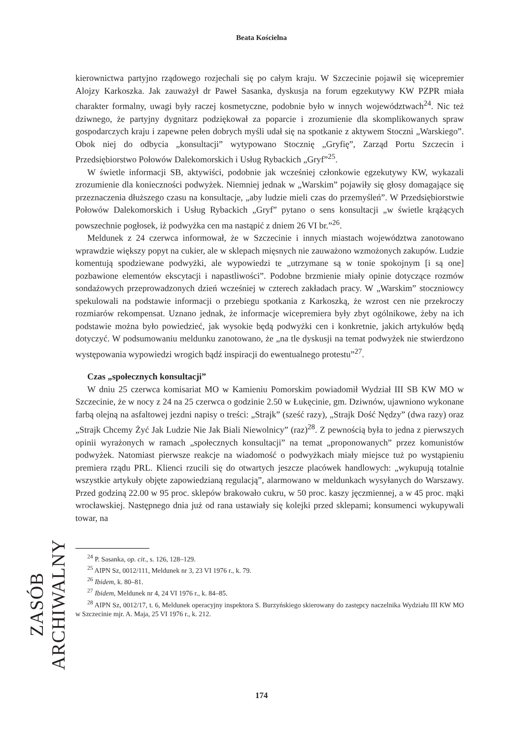Beata Kościelna
kierownictwa partyjno rządowego rozjechali się po całym kraju. W Szczecinie pojawił się wicepremier Alojzy Karkoszka. Jak zauważył dr Paweł Sasanka, dyskusja na forum egzekutywy KW PZPR miała charakter formalny, uwagi były raczej kosmetyczne, podobnie było w innych województwach<sup>24</sup>. Nic też dziwnego, że partyjny dygnitarz podziękował za poparcie i zrozumienie dla skomplikowanych spraw gospodarczych kraju i zapewne pełen dobrych myśli udał się na spotkanie z aktywem Stoczni „Warskiego”. Obok niej do odbycia „konsultacji” wytypowano Stocznię „Gryfię”, Zarząd Portu Szczecin i Przedsiębiorstwo Połowów Dalekomorskich i Usług Rybackich „Gryf”<sup>25</sup>.
W świetle informacji SB, aktywiści, podobnie jak wcześniej członkowie egzekutywy KW, wykazali zrozumienie dla konieczności podwyżek. Niemniej jednak w „Warskim” pojawiły się głosy domagające się przeznaczenia dłuższego czasu na konsultacje, „aby ludzie mieli czas do przemyśleń”. W Przedsiębiorstwie Połowów Dalekomorskich i Usług Rybackich „Gryf” pytano o sens konsultacji „w świetle krążących powszechnie pogłosek, iż podwyżka cen ma nastąpić z dniem 26 VI br.”<sup>26</sup>.
Meldunek z 24 czerwca informował, że w Szczecinie i innych miastach województwa zanotowano wprawdzie większy popyt na cukier, ale w sklepach mięsnych nie zauważono wzmożonych zakupów. Ludzie komentują spodziewane podwyżki, ale wypowiedzi te „utrzymane są w tonie spokojnym [i są one] pozbawione elementów ekscytacji i napastliwości”. Podobne brzmienie miały opinie dotyczące rozmów sondażowych przeprowadzonych dzień wcześniej w czterech zakładach pracy. W „Warskim” stoczniowcy spekulowali na podstawie informacji o przebiegu spotkania z Karkoszką, że wzrost cen nie przekroczy rozmiarów rekompensat. Uznano jednak, że informacje wicepremiera były zbyt ogólnikowe, żeby na ich podstawie można było powiedzieć, jak wysokie będą podwyżki cen i konkretnie, jakich artykułów będą dotyczyć. W podsumowaniu meldunku zanotowano, że „na tle dyskusji na temat podwyżek nie stwierdzono występowania wypowiedzi wrogich bądź inspiracji do ewentualnego protestu”<sup>27</sup>.
Czas „społecznych konsultacji”
W dniu 25 czerwca komisariat MO w Kamieniu Pomorskim powiadomił Wydział III SB KW MO w Szczecinie, że w nocy z 24 na 25 czerwca o godzinie 2.50 w Łukęcinie, gm. Dziwnów, ujawniono wykonane farbą olejną na asfaltowej jezdni napisy o treści: „Strajk” (sześć razy), „Strajk Dość Nędzy” (dwa razy) oraz „Strajk Chcemy Żyć Jak Ludzie Nie Jak Biali Niewolnicy” (raz)<sup>28</sup>. Z pewnością była to jedna z pierwszych opinii wyrażonych w ramach „społecznych konsultacji” na temat „proponowanych” przez komunistów podwyżek. Natomiast pierwsze reakcje na wiadomość o podwyżkach miały miejsce tuż po wystąpieniu premiera rządu PRL. Klienci rzucili się do otwartych jeszcze placówek handlowych: „wykupują totalnie wszystkie artykuły objęte zapowiedzianą regulacją”, alarmowano w meldunkach wysyłanych do Warszawy. Przed godziną 22.00 w 95 proc. sklepów brakowało cukru, w 50 proc. kaszy jęczmiennej, a w 45 proc. mąki wrocławskiej. Następnego dnia już od rana ustawiały się kolejki przed sklepami; konsumenci wykupywali towar, na
<sup>24</sup> P. Sasanka, op. cit., s. 126, 128–129.
<sup>25</sup> AIPN Sz, 0012/111, Meldunek nr 3, 23 VI 1976 r., k. 79.
<sup>26</sup> Ibidem, k. 80–81.
<sup>27</sup> Ibidem, Meldunek nr 4, 24 VI 1976 r., k. 84–85.
<sup>28</sup> AIPN Sz, 0012/17, t. 6, Meldunek operacyjny inspektora S. Burzyńskiego skierowany do zastępcy naczelnika Wydziału III KW MO w Szczecinie mjr. A. Maja, 25 VI 1976 r., k. 212.
ZASÓB ARCHIWALNY
174